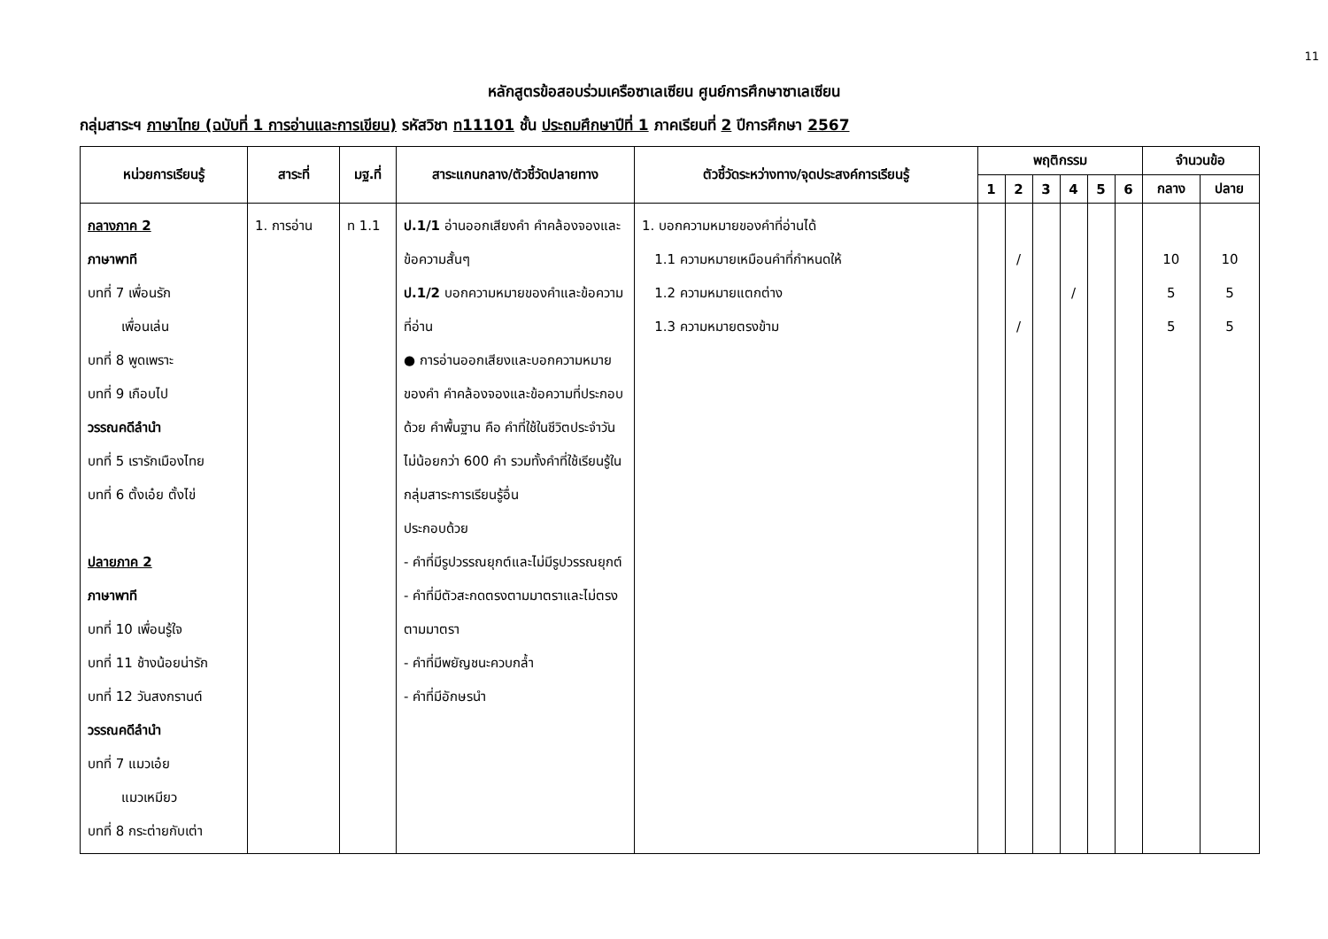11
หลักสูตรข้อสอบร่วมเครือซาเลเซียน ศูนย์การศึกษาซาเลเซียน
กลุ่มสาระฯ ภาษาไทย (ฉบับที่ 1 การอ่านและการเขียน) รหัสวิชา ท11101 ชั้น ประถมศึกษาปีที่ 1 ภาคเรียนที่ 2 ปีการศึกษา 2567
| หน่วยการเรียนรู้ | สาระที่ | มฐ.ที่ | สาระแกนกลาง/ตัวชี้วัดปลายทาง | ตัวชี้วัดระหว่างทาง/จุดประสงค์การเรียนรู้ | พฤติกรรม | | | | | | จำนวนข้อ | |
| --- | --- | --- | --- | --- | --- | --- | --- | --- | --- | --- | --- | --- |
| | | | | | 1 | 2 | 3 | 4 | 5 | 6 | กลาง | ปลาย |
| กลางภาค 2 ภาษาพาที บทที่ 7 เพื่อนรัก เพื่อนเล่น บทที่ 8 พูดเพราะ บทที่ 9 เกือบไป วรรณคดีลำนำ บทที่ 5 เรารักเมืองไทย บทที่ 6 ตั้งเอ๋ย ตั้งไข่ ปลายภาค 2 ภาษาพาที บทที่ 10 เพื่อนรู้ใจ บทที่ 11 ช้างน้อยน่ารัก บทที่ 12 วันสงกรานต์ วรรณคดีลำนำ บทที่ 7 แมวเอ๋ย แมวเหมียว บทที่ 8 กระต่ายกับเต่า | 1. การอ่าน | ท 1.1 | ป.1/1 อ่านออกเสียงคำ คำคล้องจองและข้อความสั้นๆ ป.1/2 บอกความหมายของคำและข้อความที่อ่าน ● การอ่านออกเสียงและบอกความหมายของคำ คำคล้องจองและข้อความที่ประกอบด้วย คำพื้นฐาน คือ คำที่ใช้ในชีวิตประจำวัน ไม่น้อยกว่า 600 คำ รวมทั้งคำที่ใช้เรียนรู้ในกลุ่มสาระการเรียนรู้อื่น ประกอบด้วย - คำที่มีรูปวรรณยุกต์และไม่มีรูปวรรณยุกต์ - คำที่มีตัวสะกดตรงตามมาตราและไม่ตรงตามมาตรา - คำที่มีพยัญชนะควบกล้ำ - คำที่มีอักษรนำ | 1. บอกความหมายของคำที่อ่านได้ 1.1 ความหมายเหมือนคำที่กำหนดให้ 1.2 ความหมายแตกต่าง 1.3 ความหมายตรงข้าม | | / / | | / | | | 10 5 5 | 10 5 5 |